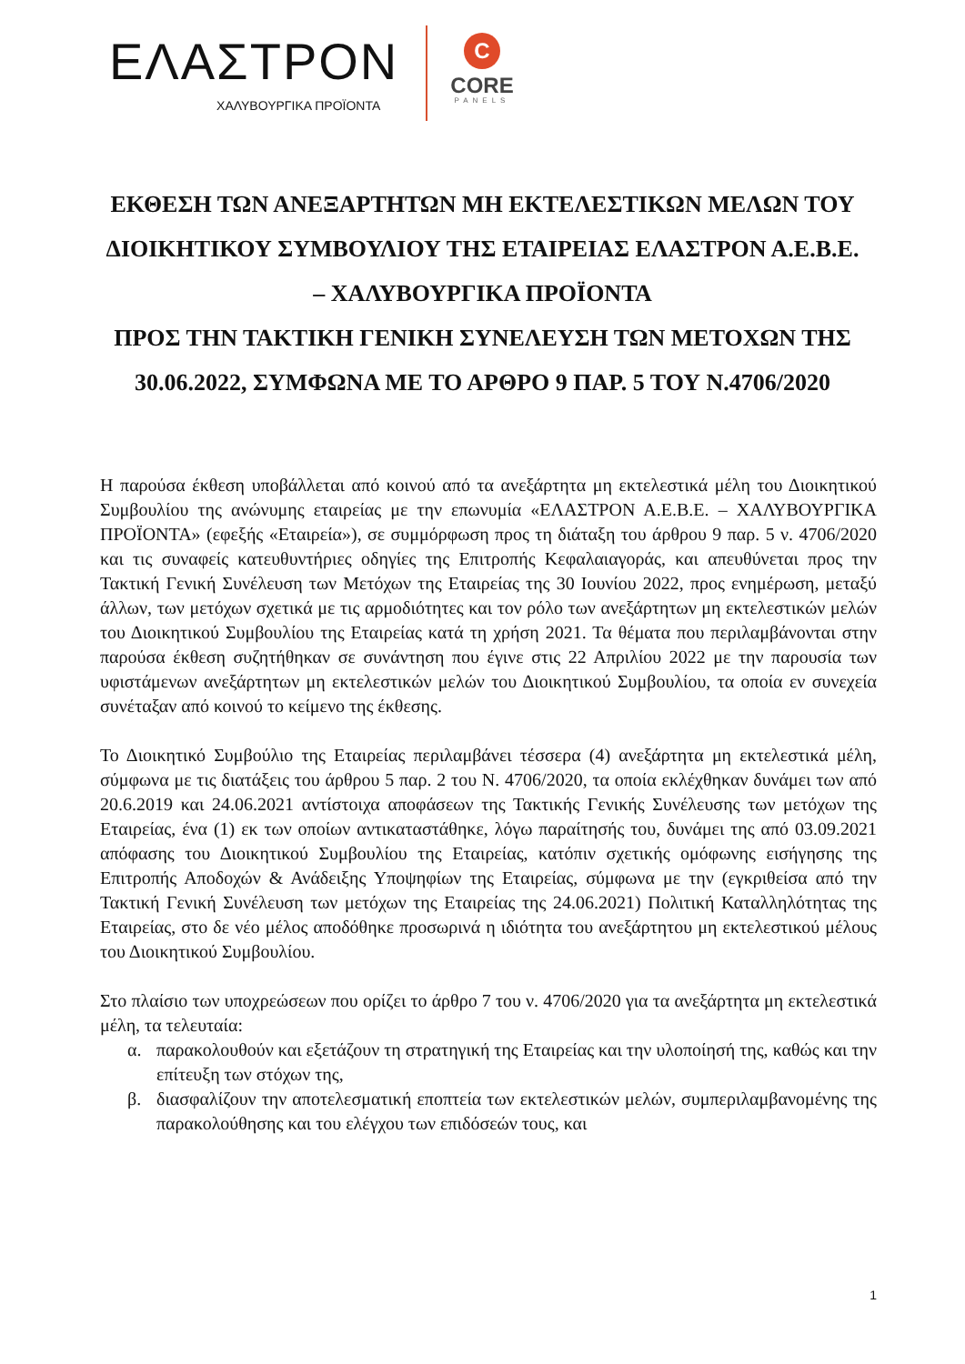ΕΛΑΣΤΡΟΝ
ΧΑΛΥΒΟΥΡΓΙΚΑ ΠΡΟΪΟΝΤΑ
C
CORE
PANELS
ΕΚΘΕΣΗ ΤΩΝ ΑΝΕΞΑΡΤΗΤΩΝ ΜΗ ΕΚΤΕΛΕΣΤΙΚΩΝ ΜΕΛΩΝ ΤΟΥ ΔΙΟΙΚΗΤΙΚΟΥ ΣΥΜΒΟΥΛΙΟΥ ΤΗΣ ΕΤΑΙΡΕΙΑΣ ΕΛΑΣΤΡΟΝ Α.Ε.Β.Ε. – ΧΑΛΥΒΟΥΡΓΙΚΑ ΠΡΟΪΟΝΤΑ
ΠΡΟΣ ΤΗΝ ΤΑΚΤΙΚΗ ΓΕΝΙΚΗ ΣΥΝΕΛΕΥΣΗ ΤΩΝ ΜΕΤΟΧΩΝ ΤΗΣ 30.06.2022, ΣΥΜΦΩΝΑ ΜΕ ΤΟ ΑΡΘΡΟ 9 ΠΑΡ. 5 ΤΟΥ Ν.4706/2020
Η παρούσα έκθεση υποβάλλεται από κοινού από τα ανεξάρτητα μη εκτελεστικά μέλη του Διοικητικού Συμβουλίου της ανώνυμης εταιρείας με την επωνυμία «ΕΛΑΣΤΡΟΝ Α.Ε.Β.Ε. – ΧΑΛΥΒΟΥΡΓΙΚΑ ΠΡΟΪΟΝΤΑ» (εφεξής «Εταιρεία»), σε συμμόρφωση προς τη διάταξη του άρθρου 9 παρ. 5 ν. 4706/2020 και τις συναφείς κατευθυντήριες οδηγίες της Επιτροπής Κεφαλαιαγοράς, και απευθύνεται προς την Τακτική Γενική Συνέλευση των Μετόχων της Εταιρείας της 30 Ιουνίου 2022, προς ενημέρωση, μεταξύ άλλων, των μετόχων σχετικά με τις αρμοδιότητες και τον ρόλο των ανεξάρτητων μη εκτελεστικών μελών του Διοικητικού Συμβουλίου της Εταιρείας κατά τη χρήση 2021. Τα θέματα που περιλαμβάνονται στην παρούσα έκθεση συζητήθηκαν σε συνάντηση που έγινε στις 22 Απριλίου 2022 με την παρουσία των υφιστάμενων ανεξάρτητων μη εκτελεστικών μελών του Διοικητικού Συμβουλίου, τα οποία εν συνεχεία συνέταξαν από κοινού το κείμενο της έκθεσης.
Το Διοικητικό Συμβούλιο της Εταιρείας περιλαμβάνει τέσσερα (4) ανεξάρτητα μη εκτελεστικά μέλη, σύμφωνα με τις διατάξεις του άρθρου 5 παρ. 2 του Ν. 4706/2020, τα οποία εκλέχθηκαν δυνάμει των από 20.6.2019 και 24.06.2021 αντίστοιχα αποφάσεων της Τακτικής Γενικής Συνέλευσης των μετόχων της Εταιρείας, ένα (1) εκ των οποίων αντικαταστάθηκε, λόγω παραίτησής του, δυνάμει της από 03.09.2021 απόφασης του Διοικητικού Συμβουλίου της Εταιρείας, κατόπιν σχετικής ομόφωνης εισήγησης της Επιτροπής Αποδοχών & Ανάδειξης Υποψηφίων της Εταιρείας, σύμφωνα με την (εγκριθείσα από την Τακτική Γενική Συνέλευση των μετόχων της Εταιρείας της 24.06.2021) Πολιτική Καταλληλότητας της Εταιρείας, στο δε νέο μέλος αποδόθηκε προσωρινά η ιδιότητα του ανεξάρτητου μη εκτελεστικού μέλους του Διοικητικού Συμβουλίου.
Στο πλαίσιο των υποχρεώσεων που ορίζει το άρθρο 7 του ν. 4706/2020 για τα ανεξάρτητα μη εκτελεστικά μέλη, τα τελευταία:
α. παρακολουθούν και εξετάζουν τη στρατηγική της Εταιρείας και την υλοποίησή της, καθώς και την επίτευξη των στόχων της,
β. διασφαλίζουν την αποτελεσματική εποπτεία των εκτελεστικών μελών, συμπεριλαμβανομένης της παρακολούθησης και του ελέγχου των επιδόσεών τους, και
1